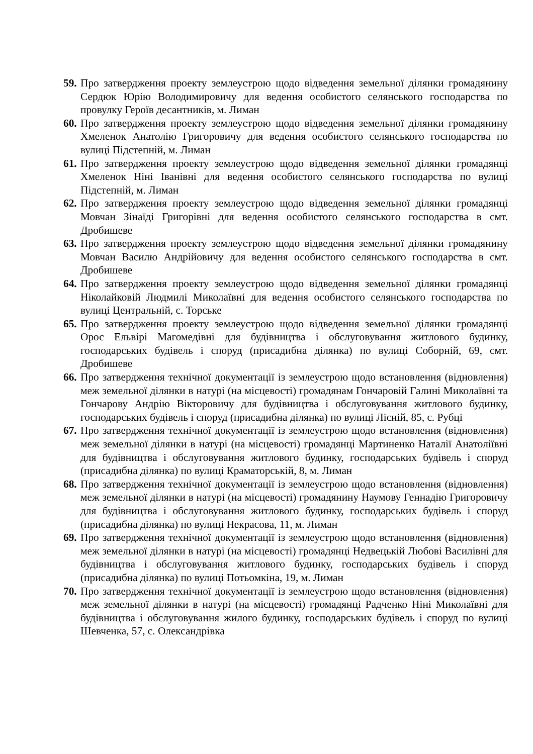59.
Про затвердження проекту землеустрою щодо відведення земельної ділянки громадянину Сердюк Юрію Володимировичу для ведення особистого селянського господарства по провулку Героїв десантників, м. Лиман
60.
Про затвердження проекту землеустрою щодо відведення земельної ділянки громадянину Хмеленок Анатолію Григоровичу для ведення особистого селянського господарства по вулиці Підстепній, м. Лиман
61.
Про затвердження проекту землеустрою щодо відведення земельної ділянки громадянці Хмеленок Ніні Іванівні для ведення особистого селянського господарства по вулиці Підстепній, м. Лиман
62.
Про затвердження проекту землеустрою щодо відведення земельної ділянки громадянці Мовчан Зінаїді Григорівні для ведення особистого селянського господарства в смт. Дробишеве
63.
Про затвердження проекту землеустрою щодо відведення земельної ділянки громадянину Мовчан Василю Андрійовичу для ведення особистого селянського господарства в смт. Дробишеве
64.
Про затвердження проекту землеустрою щодо відведення земельної ділянки громадянці Ніколайковій Людмилі Миколаївні для ведення особистого селянського господарства по вулиці Центральній, с. Торське
65.
Про затвердження проекту землеустрою щодо відведення земельної ділянки громадянці Орос Ельвірі Магомедівні для будівництва і обслуговування житлового будинку, господарських будівель і споруд (присадибна ділянка) по вулиці Соборній, 69, смт. Дробишеве
66.
Про затвердження технічної документації із землеустрою щодо встановлення (відновлення) меж земельної ділянки в натурі (на місцевості) громадянам Гончаровій Галині Миколаївні та Гончарову Андрію Вікторовичу для будівництва і обслуговування житлового будинку, господарських будівель і споруд (присадибна ділянка) по вулиці Лісній, 85, с. Рубці
67.
Про затвердження технічної документації із землеустрою щодо встановлення (відновлення) меж земельної ділянки в натурі (на місцевості) громадянці Мартиненко Наталії Анатоліївні для будівництва і обслуговування житлового будинку, господарських будівель і споруд (присадибна ділянка) по вулиці Краматорській, 8, м. Лиман
68.
Про затвердження технічної документації із землеустрою щодо встановлення (відновлення) меж земельної ділянки в натурі (на місцевості) громадянину Наумову Геннадію Григоровичу для будівництва і обслуговування житлового будинку, господарських будівель і споруд (присадибна ділянка) по вулиці Некрасова, 11, м. Лиман
69.
Про затвердження технічної документації із землеустрою щодо встановлення (відновлення) меж земельної ділянки в натурі (на місцевості) громадянці Недвецькій Любові Василівні для будівництва і обслуговування житлового будинку, господарських будівель і споруд (присадибна ділянка) по вулиці Потьомкіна, 19, м. Лиман
70.
Про затвердження технічної документації із землеустрою щодо встановлення (відновлення) меж земельної ділянки в натурі (на місцевості) громадянці Радченко Ніні Миколаївні для будівництва і обслуговування жилого будинку, господарських будівель і споруд по вулиці Шевченка, 57, с. Олександрівка